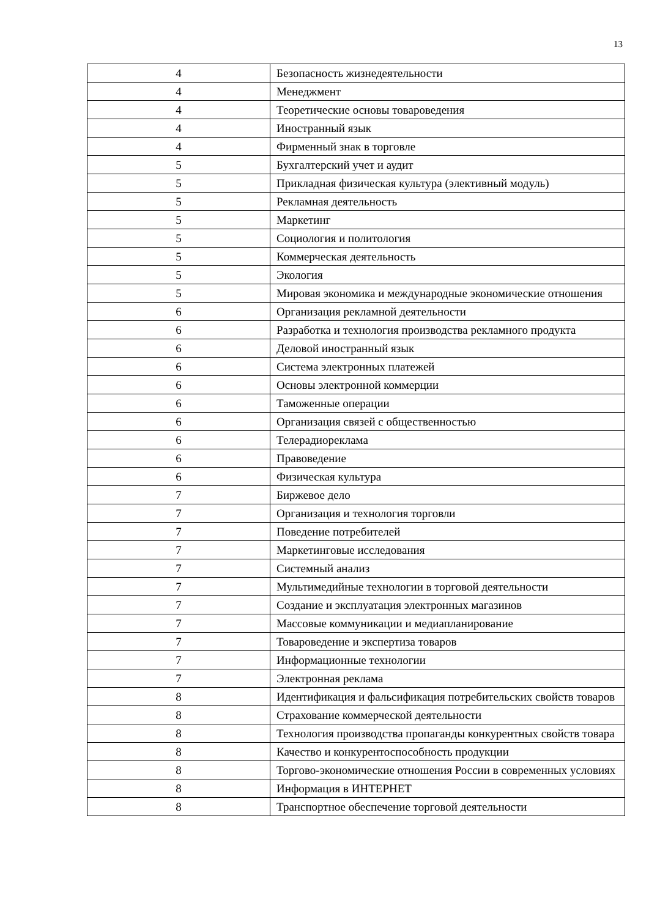13
| 4 | Безопасность жизнедеятельности |
| 4 | Менеджмент |
| 4 | Теоретические основы товароведения |
| 4 | Иностранный язык |
| 4 | Фирменный знак в торговле |
| 5 | Бухгалтерский учет и аудит |
| 5 | Прикладная физическая культура (элективный модуль) |
| 5 | Рекламная деятельность |
| 5 | Маркетинг |
| 5 | Социология и политология |
| 5 | Коммерческая деятельность |
| 5 | Экология |
| 5 | Мировая экономика и международные экономические отношения |
| 6 | Организация рекламной деятельности |
| 6 | Разработка и технология производства рекламного продукта |
| 6 | Деловой иностранный язык |
| 6 | Система электронных платежей |
| 6 | Основы электронной коммерции |
| 6 | Таможенные операции |
| 6 | Организация связей с общественностью |
| 6 | Телерадиореклама |
| 6 | Правоведение |
| 6 | Физическая культура |
| 7 | Биржевое дело |
| 7 | Организация и технология торговли |
| 7 | Поведение потребителей |
| 7 | Маркетинговые исследования |
| 7 | Системный анализ |
| 7 | Мультимедийные технологии в торговой деятельности |
| 7 | Создание и эксплуатация электронных магазинов |
| 7 | Массовые коммуникации и медиапланирование |
| 7 | Товароведение и экспертиза товаров |
| 7 | Информационные технологии |
| 7 | Электронная реклама |
| 8 | Идентификация и фальсификация потребительских свойств товаров |
| 8 | Страхование коммерческой деятельности |
| 8 | Технология производства пропаганды конкурентных свойств товара |
| 8 | Качество и конкурентоспособность продукции |
| 8 | Торгово-экономические отношения России в современных условиях |
| 8 | Информация в ИНТЕРНЕТ |
| 8 | Транспортное обеспечение торговой деятельности |